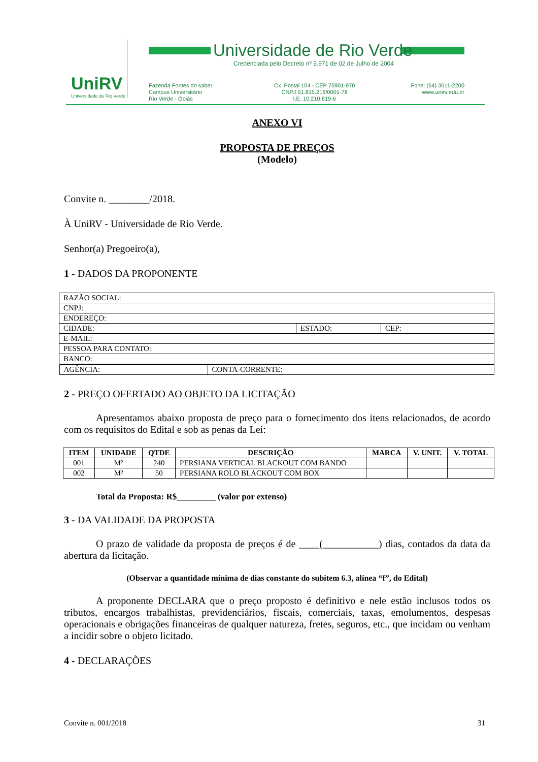UniRV
Universidade de Rio Verde
Universidade de Rio Verde
Credenciada pelo Decreto nº 5.971 de 02 de Julho de 2004
Fazenda Fontes do saber
Campus Universitário
Rio Verde - Goiás
Cx. Postal 104 - CEP 75901-970
CNPJ 01.815.216/0001-78
I.E. 10.210.819-6
Fone: (64) 3611-2200
www.unirv.edu.br
ANEXO VI
PROPOSTA DE PREÇOS
(Modelo)
Convite n. ________/2018.
À UniRV - Universidade de Rio Verde.
Senhor(a) Pregoeiro(a),
1 - DADOS DA PROPONENTE
| RAZÃO SOCIAL: | | |
| CNPJ: | | |
| ENDEREÇO: | | |
| CIDADE: | ESTADO: | CEP: |
| E-MAIL: | | |
| PESSOA PARA CONTATO: | | |
| BANCO: | | |
| / AGÊNCIA: / CONTA-CORRENTE: / | | |
2 - PREÇO OFERTADO AO OBJETO DA LICITAÇÃO
Apresentamos abaixo proposta de preço para o fornecimento dos itens relacionados, de acordo com os requisitos do Edital e sob as penas da Lei:
| ITEM | UNIDADE | QTDE | DESCRIÇÃO | MARCA | V. UNIT. | V. TOTAL |
| --- | --- | --- | --- | --- | --- | --- |
| 001 | M² | 240 | PERSIANA VERTICAL BLACKOUT COM BANDO | | | |
| 002 | M² | 50 | PERSIANA ROLO BLACKOUT COM BOX | | | |
Total da Proposta: R$_________ (valor por extenso)
3 - DA VALIDADE DA PROPOSTA
O prazo de validade da proposta de preços é de ____(___________) dias, contados da data da abertura da licitação.
(Observar a quantidade mínima de dias constante do subitem 6.3, alínea “f”, do Edital)
A proponente DECLARA que o preço proposto é definitivo e nele estão inclusos todos os tributos, encargos trabalhistas, previdenciários, fiscais, comerciais, taxas, emolumentos, despesas operacionais e obrigações financeiras de qualquer natureza, fretes, seguros, etc., que incidam ou venham a incidir sobre o objeto licitado.
4 - DECLARAÇÕES
Convite n. 001/2018 31